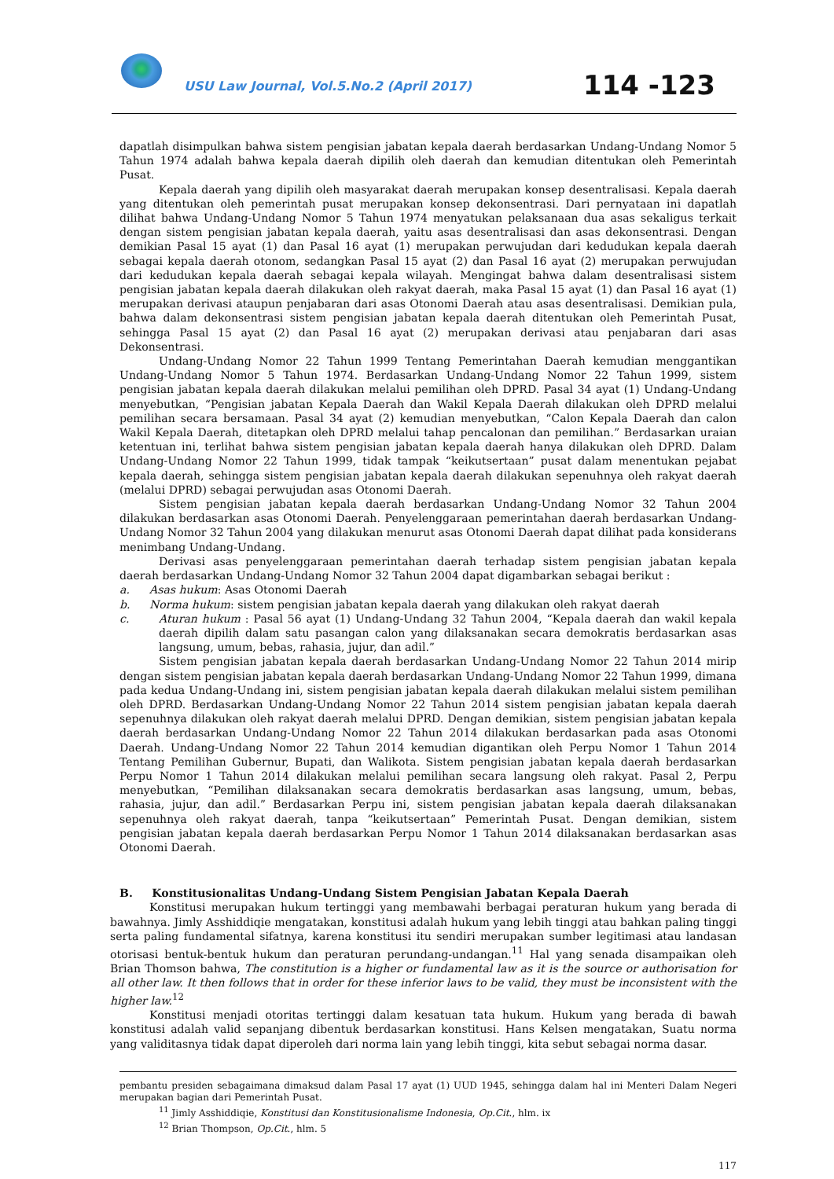USU Law Journal, Vol.5.No.2 (April 2017)
114 -123
dapatlah disimpulkan bahwa sistem pengisian jabatan kepala daerah berdasarkan Undang-Undang Nomor 5 Tahun 1974 adalah bahwa kepala daerah dipilih oleh daerah dan kemudian ditentukan oleh Pemerintah Pusat.
Kepala daerah yang dipilih oleh masyarakat daerah merupakan konsep desentralisasi. Kepala daerah yang ditentukan oleh pemerintah pusat merupakan konsep dekonsentrasi. Dari pernyataan ini dapatlah dilihat bahwa Undang-Undang Nomor 5 Tahun 1974 menyatukan pelaksanaan dua asas sekaligus terkait dengan sistem pengisian jabatan kepala daerah, yaitu asas desentralisasi dan asas dekonsentrasi. Dengan demikian Pasal 15 ayat (1) dan Pasal 16 ayat (1) merupakan perwujudan dari kedudukan kepala daerah sebagai kepala daerah otonom, sedangkan Pasal 15 ayat (2) dan Pasal 16 ayat (2) merupakan perwujudan dari kedudukan kepala daerah sebagai kepala wilayah. Mengingat bahwa dalam desentralisasi sistem pengisian jabatan kepala daerah dilakukan oleh rakyat daerah, maka Pasal 15 ayat (1) dan Pasal 16 ayat (1) merupakan derivasi ataupun penjabaran dari asas Otonomi Daerah atau asas desentralisasi. Demikian pula, bahwa dalam dekonsentrasi sistem pengisian jabatan kepala daerah ditentukan oleh Pemerintah Pusat, sehingga Pasal 15 ayat (2) dan Pasal 16 ayat (2) merupakan derivasi atau penjabaran dari asas Dekonsentrasi.
Undang-Undang Nomor 22 Tahun 1999 Tentang Pemerintahan Daerah kemudian menggantikan Undang-Undang Nomor 5 Tahun 1974. Berdasarkan Undang-Undang Nomor 22 Tahun 1999, sistem pengisian jabatan kepala daerah dilakukan melalui pemilihan oleh DPRD. Pasal 34 ayat (1) Undang-Undang menyebutkan, “Pengisian jabatan Kepala Daerah dan Wakil Kepala Daerah dilakukan oleh DPRD melalui pemilihan secara bersamaan. Pasal 34 ayat (2) kemudian menyebutkan, “Calon Kepala Daerah dan calon Wakil Kepala Daerah, ditetapkan oleh DPRD melalui tahap pencalonan dan pemilihan.” Berdasarkan uraian ketentuan ini, terlihat bahwa sistem pengisian jabatan kepala daerah hanya dilakukan oleh DPRD. Dalam Undang-Undang Nomor 22 Tahun 1999, tidak tampak “keikutsertaan” pusat dalam menentukan pejabat kepala daerah, sehingga sistem pengisian jabatan kepala daerah dilakukan sepenuhnya oleh rakyat daerah (melalui DPRD) sebagai perwujudan asas Otonomi Daerah.
Sistem pengisian jabatan kepala daerah berdasarkan Undang-Undang Nomor 32 Tahun 2004 dilakukan berdasarkan asas Otonomi Daerah. Penyelenggaraan pemerintahan daerah berdasarkan Undang-Undang Nomor 32 Tahun 2004 yang dilakukan menurut asas Otonomi Daerah dapat dilihat pada konsiderans menimbang Undang-Undang.
Derivasi asas penyelenggaraan pemerintahan daerah terhadap sistem pengisian jabatan kepala daerah berdasarkan Undang-Undang Nomor 32 Tahun 2004 dapat digambarkan sebagai berikut :
a. Asas hukum: Asas Otonomi Daerah
b. Norma hukum: sistem pengisian jabatan kepala daerah yang dilakukan oleh rakyat daerah
c. Aturan hukum : Pasal 56 ayat (1) Undang-Undang 32 Tahun 2004, “Kepala daerah dan wakil kepala daerah dipilih dalam satu pasangan calon yang dilaksanakan secara demokratis berdasarkan asas langsung, umum, bebas, rahasia, jujur, dan adil.”
Sistem pengisian jabatan kepala daerah berdasarkan Undang-Undang Nomor 22 Tahun 2014 mirip dengan sistem pengisian jabatan kepala daerah berdasarkan Undang-Undang Nomor 22 Tahun 1999, dimana pada kedua Undang-Undang ini, sistem pengisian jabatan kepala daerah dilakukan melalui sistem pemilihan oleh DPRD. Berdasarkan Undang-Undang Nomor 22 Tahun 2014 sistem pengisian jabatan kepala daerah sepenuhnya dilakukan oleh rakyat daerah melalui DPRD. Dengan demikian, sistem pengisian jabatan kepala daerah berdasarkan Undang-Undang Nomor 22 Tahun 2014 dilakukan berdasarkan pada asas Otonomi Daerah. Undang-Undang Nomor 22 Tahun 2014 kemudian digantikan oleh Perpu Nomor 1 Tahun 2014 Tentang Pemilihan Gubernur, Bupati, dan Walikota. Sistem pengisian jabatan kepala daerah berdasarkan Perpu Nomor 1 Tahun 2014 dilakukan melalui pemilihan secara langsung oleh rakyat. Pasal 2, Perpu menyebutkan, “Pemilihan dilaksanakan secara demokratis berdasarkan asas langsung, umum, bebas, rahasia, jujur, dan adil.” Berdasarkan Perpu ini, sistem pengisian jabatan kepala daerah dilaksanakan sepenuhnya oleh rakyat daerah, tanpa “keikutsertaan” Pemerintah Pusat. Dengan demikian, sistem pengisian jabatan kepala daerah berdasarkan Perpu Nomor 1 Tahun 2014 dilaksanakan berdasarkan asas Otonomi Daerah.
B. Konstitusionalitas Undang-Undang Sistem Pengisian Jabatan Kepala Daerah
Konstitusi merupakan hukum tertinggi yang membawahi berbagai peraturan hukum yang berada di bawahnya. Jimly Asshiddiqie mengatakan, konstitusi adalah hukum yang lebih tinggi atau bahkan paling tinggi serta paling fundamental sifatnya, karena konstitusi itu sendiri merupakan sumber legitimasi atau landasan otorisasi bentuk-bentuk hukum dan peraturan perundang-undangan.<sup>11</sup> Hal yang senada disampaikan oleh Brian Thomson bahwa, The constitution is a higher or fundamental law as it is the source or authorisation for all other law. It then follows that in order for these inferior laws to be valid, they must be inconsistent with the higher law.<sup>12</sup>
Konstitusi menjadi otoritas tertinggi dalam kesatuan tata hukum. Hukum yang berada di bawah konstitusi adalah valid sepanjang dibentuk berdasarkan konstitusi. Hans Kelsen mengatakan, Suatu norma yang validitasnya tidak dapat diperoleh dari norma lain yang lebih tinggi, kita sebut sebagai norma dasar.
pembantu presiden sebagaimana dimaksud dalam Pasal 17 ayat (1) UUD 1945, sehingga dalam hal ini Menteri Dalam Negeri merupakan bagian dari Pemerintah Pusat.
<sup>11</sup> Jimly Asshiddiqie, Konstitusi dan Konstitusionalisme Indonesia, Op.Cit., hlm. ix
<sup>12</sup> Brian Thompson, Op.Cit., hlm. 5
117